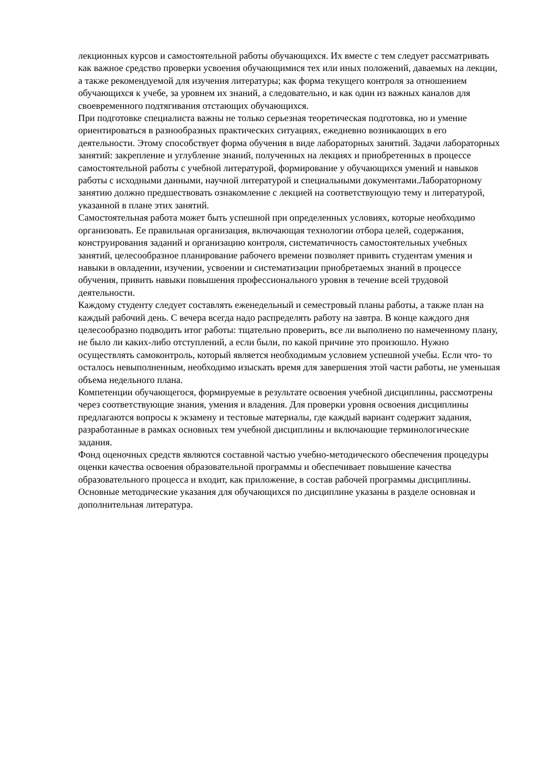лекционных курсов и самостоятельной работы обучающихся. Их вместе с тем следует рассматривать как важное средство проверки усвоения обучающимися тех или иных положений, даваемых на лекции, а также рекомендуемой для изучения литературы; как форма текущего контроля за отношением обучающихся к учебе, за уровнем их знаний, а следовательно, и как один из важных каналов для своевременного подтягивания отстающих обучающихся.
При подготовке специалиста важны не только серьезная теоретическая подготовка, но и умение ориентироваться в разнообразных практических ситуациях, ежедневно возникающих в его деятельности. Этому способствует форма обучения в виде лабораторных занятий. Задачи лабораторных занятий: закрепление и углубление знаний, полученных на лекциях и приобретенных в процессе самостоятельной работы с учебной литературой, формирование у обучающихся умений и навыков работы с исходными данными, научной литературой и специальными документами.Лабораторному занятию должно предшествовать ознакомление с лекцией на соответствующую тему и литературой, указанной в плане этих занятий.
Самостоятельная работа может быть успешной при определенных условиях, которые необходимо организовать. Ее правильная организация, включающая технологии отбора целей, содержания, конструирования заданий и организацию контроля, систематичность самостоятельных учебных занятий, целесообразное планирование рабочего времени позволяет привить студентам умения и навыки в овладении, изучении, усвоении и систематизации приобретаемых знаний в процессе обучения, привить навыки повышения профессионального уровня в течение всей трудовой деятельности.
Каждому студенту следует составлять еженедельный и семестровый планы работы, а также план на каждый рабочий день. С вечера всегда надо распределять работу на завтра. В конце каждого дня целесообразно подводить итог работы: тщательно проверить, все ли выполнено по намеченному плану, не было ли каких-либо отступлений, а если были, по какой причине это произошло. Нужно осуществлять самоконтроль, который является необходимым условием успешной учебы. Если что- то осталось невыполненным, необходимо изыскать время для завершения этой части работы, не уменьшая объема недельного плана.
Компетенции обучающегося, формируемые в результате освоения учебной дисциплины, рассмотрены через соответствующие знания, умения и владения. Для проверки уровня освоения дисциплины предлагаются вопросы к экзамену и тестовые материалы, где каждый вариант содержит задания, разработанные в рамках основных тем учебной дисциплины и включающие терминологические задания.
Фонд оценочных средств являются составной частью учебно-методического обеспечения процедуры оценки качества освоения образовательной программы и обеспечивает повышение качества образовательного процесса и входит, как приложение, в состав рабочей программы дисциплины.
Основные методические указания для обучающихся по дисциплине указаны в разделе основная и дополнительная литература.